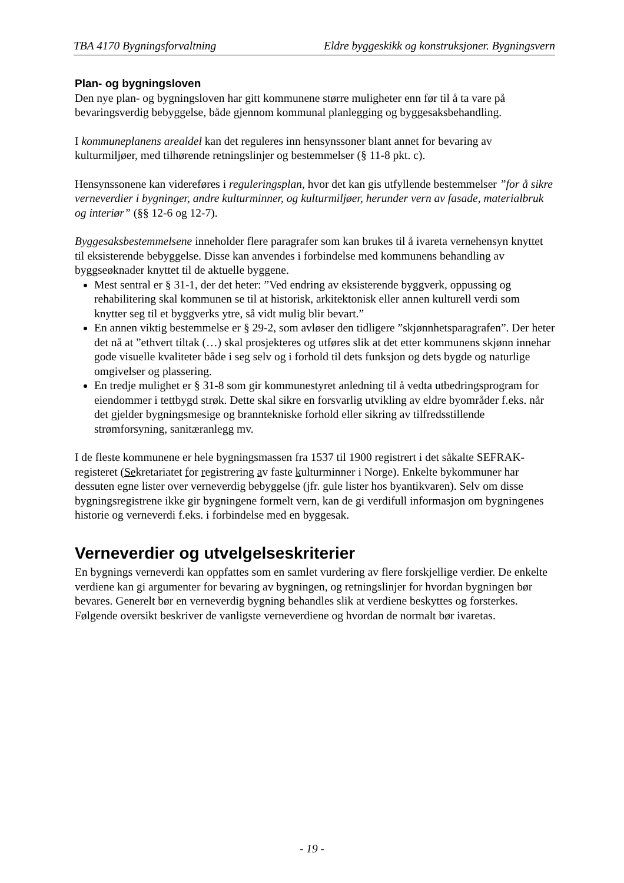TBA 4170 Bygningsforvaltning Eldre byggeskikk og konstruksjoner. Bygningsvern
Plan- og bygningsloven
Den nye plan- og bygningsloven har gitt kommunene større muligheter enn før til å ta vare på bevaringsverdig bebyggelse, både gjennom kommunal planlegging og byggesaksbehandling.
I kommuneplanens arealdel kan det reguleres inn hensynssoner blant annet for bevaring av kulturmiljøer, med tilhørende retningslinjer og bestemmelser (§ 11-8 pkt. c).
Hensynssonene kan videreføres i reguleringsplan, hvor det kan gis utfyllende bestemmelser ”for å sikre verneverdier i bygninger, andre kulturminner, og kulturmiljøer, herunder vern av fasade, materialbruk og interiør” (§§ 12-6 og 12-7).
Byggesaksbestemmelsene inneholder flere paragrafer som kan brukes til å ivareta vernehensyn knyttet til eksisterende bebyggelse. Disse kan anvendes i forbindelse med kommunens behandling av byggseøknader knyttet til de aktuelle byggene.
Mest sentral er § 31-1, der det heter: ”Ved endring av eksisterende byggverk, oppussing og rehabilitering skal kommunen se til at historisk, arkitektonisk eller annen kulturell verdi som knytter seg til et byggverks ytre, så vidt mulig blir bevart.”
En annen viktig bestemmelse er § 29-2, som avløser den tidligere ”skjønnhetsparagrafen”. Der heter det nå at ”ethvert tiltak (…) skal prosjekteres og utføres slik at det etter kommunens skjønn innehar gode visuelle kvaliteter både i seg selv og i forhold til dets funksjon og dets bygde og naturlige omgivelser og plassering.
En tredje mulighet er § 31-8 som gir kommunestyret anledning til å vedta utbedringsprogram for eiendommer i tettbygd strøk. Dette skal sikre en forsvarlig utvikling av eldre byområder f.eks. når det gjelder bygningsmesige og branntekniske forhold eller sikring av tilfredsstillende strømforsyning, sanitæranlegg mv.
I de fleste kommunene er hele bygningsmassen fra 1537 til 1900 registrert i det såkalte SEFRAK-registeret (Sekretariatet for registrering av faste kulturminner i Norge). Enkelte bykommuner har dessuten egne lister over verneverdig bebyggelse (jfr. gule lister hos byantikvaren). Selv om disse bygningsregistrene ikke gir bygningene formelt vern, kan de gi verdifull informasjon om bygningenes historie og verneverdi f.eks. i forbindelse med en byggesak.
Verneverdier og utvelgelseskriterier
En bygnings verneverdi kan oppfattes som en samlet vurdering av flere forskjellige verdier. De enkelte verdiene kan gi argumenter for bevaring av bygningen, og retningslinjer for hvordan bygningen bør bevares. Generelt bør en verneverdig bygning behandles slik at verdiene beskyttes og forsterkes. Følgende oversikt beskriver de vanligste verneverdiene og hvordan de normalt bør ivaretas.
- 19 -